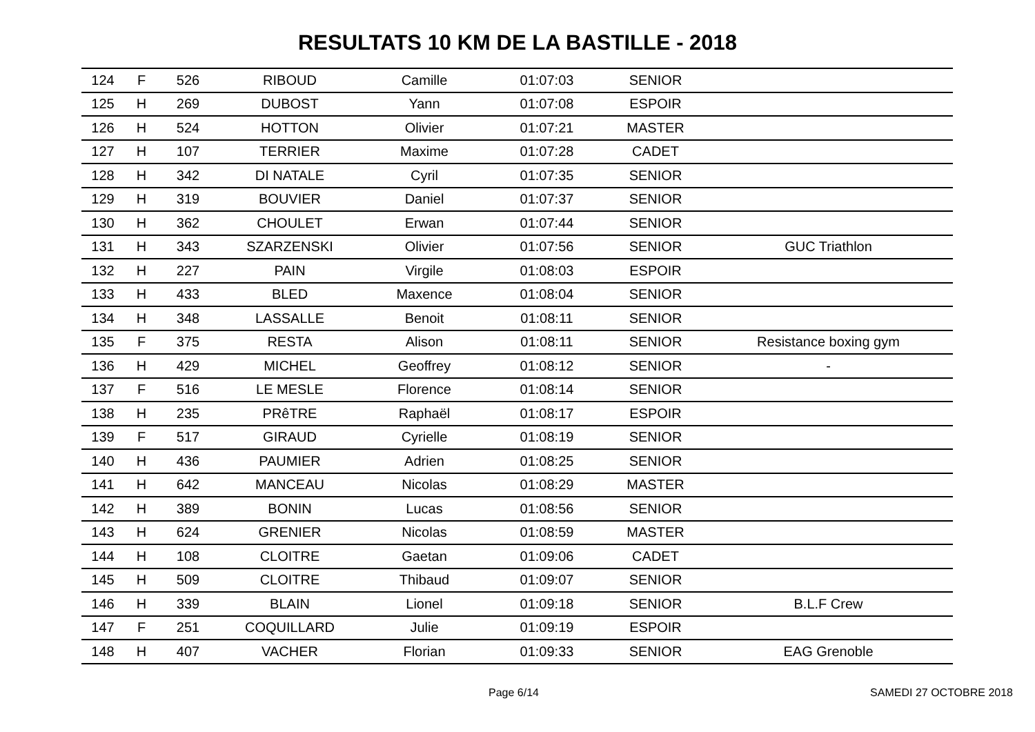RESULTATS 10 KM DE LA BASTILLE - 2018
| 124 | F | 526 | RIBOUD | Camille | 01:07:03 | SENIOR | |
| 125 | H | 269 | DUBOST | Yann | 01:07:08 | ESPOIR | |
| 126 | H | 524 | HOTTON | Olivier | 01:07:21 | MASTER | |
| 127 | H | 107 | TERRIER | Maxime | 01:07:28 | CADET | |
| 128 | H | 342 | DI NATALE | Cyril | 01:07:35 | SENIOR | |
| 129 | H | 319 | BOUVIER | Daniel | 01:07:37 | SENIOR | |
| 130 | H | 362 | CHOULET | Erwan | 01:07:44 | SENIOR | |
| 131 | H | 343 | SZARZENSKI | Olivier | 01:07:56 | SENIOR | GUC Triathlon |
| 132 | H | 227 | PAIN | Virgile | 01:08:03 | ESPOIR | |
| 133 | H | 433 | BLED | Maxence | 01:08:04 | SENIOR | |
| 134 | H | 348 | LASSALLE | Benoit | 01:08:11 | SENIOR | |
| 135 | F | 375 | RESTA | Alison | 01:08:11 | SENIOR | Resistance boxing gym |
| 136 | H | 429 | MICHEL | Geoffrey | 01:08:12 | SENIOR | - |
| 137 | F | 516 | LE MESLE | Florence | 01:08:14 | SENIOR | |
| 138 | H | 235 | PRêTRE | Raphaël | 01:08:17 | ESPOIR | |
| 139 | F | 517 | GIRAUD | Cyrielle | 01:08:19 | SENIOR | |
| 140 | H | 436 | PAUMIER | Adrien | 01:08:25 | SENIOR | |
| 141 | H | 642 | MANCEAU | Nicolas | 01:08:29 | MASTER | |
| 142 | H | 389 | BONIN | Lucas | 01:08:56 | SENIOR | |
| 143 | H | 624 | GRENIER | Nicolas | 01:08:59 | MASTER | |
| 144 | H | 108 | CLOITRE | Gaetan | 01:09:06 | CADET | |
| 145 | H | 509 | CLOITRE | Thibaud | 01:09:07 | SENIOR | |
| 146 | H | 339 | BLAIN | Lionel | 01:09:18 | SENIOR | B.L.F Crew |
| 147 | F | 251 | COQUILLARD | Julie | 01:09:19 | ESPOIR | |
| 148 | H | 407 | VACHER | Florian | 01:09:33 | SENIOR | EAG Grenoble |
Page 6/14 SAMEDI 27 OCTOBRE 2018